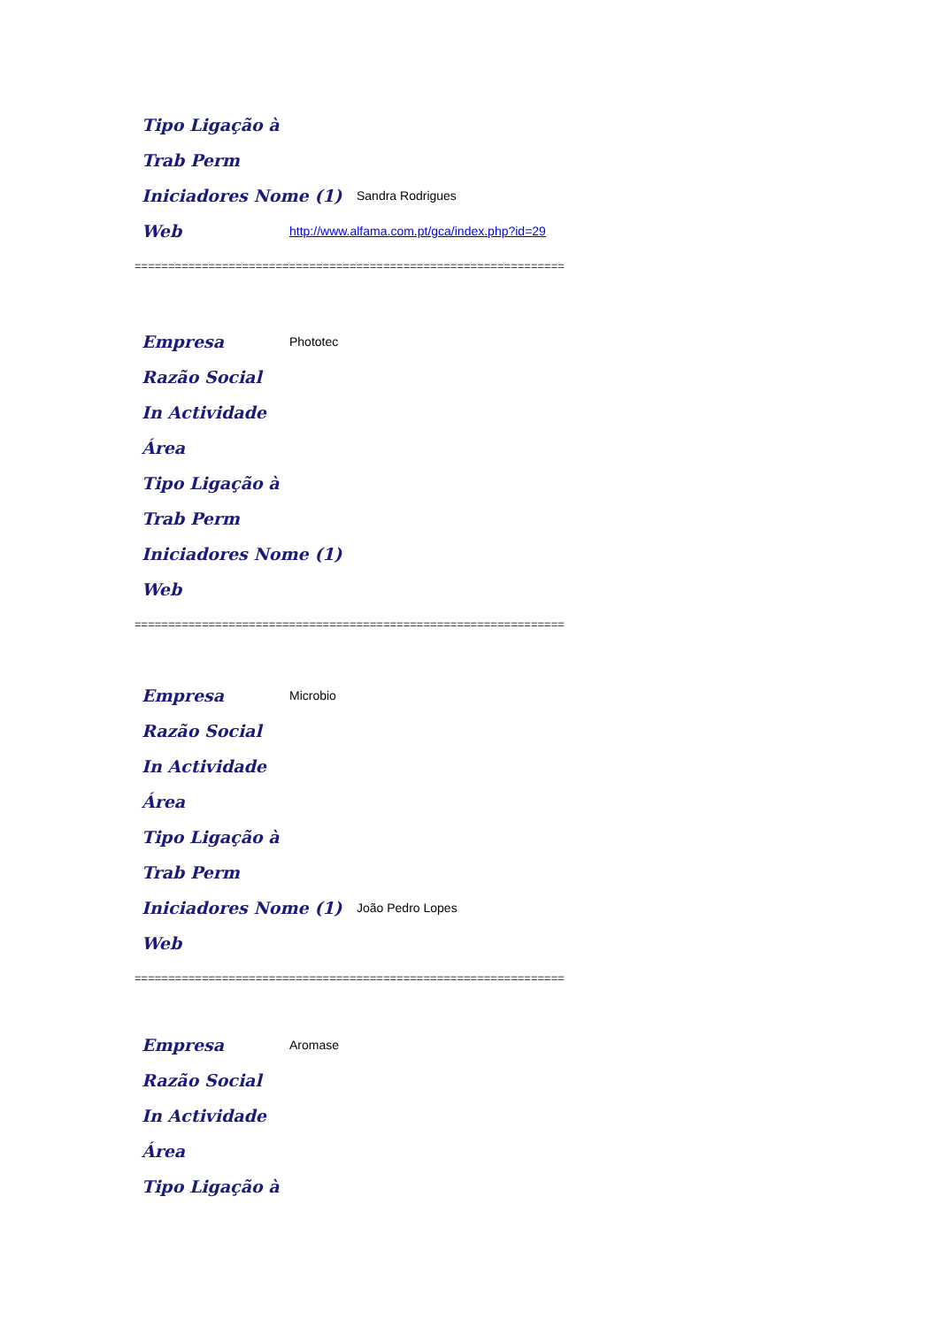Tipo Ligação à
Trab Perm
Iniciadores Nome (1) Sandra Rodrigues
Web http://www.alfama.com.pt/gca/index.php?id=29
================================================================
Empresa Phototec
Razão Social
In Actividade
Área
Tipo Ligação à
Trab Perm
Iniciadores Nome (1)
Web
================================================================
Empresa Microbio
Razão Social
In Actividade
Área
Tipo Ligação à
Trab Perm
Iniciadores Nome (1) João Pedro Lopes
Web
================================================================
Empresa Aromase
Razão Social
In Actividade
Área
Tipo Ligação à